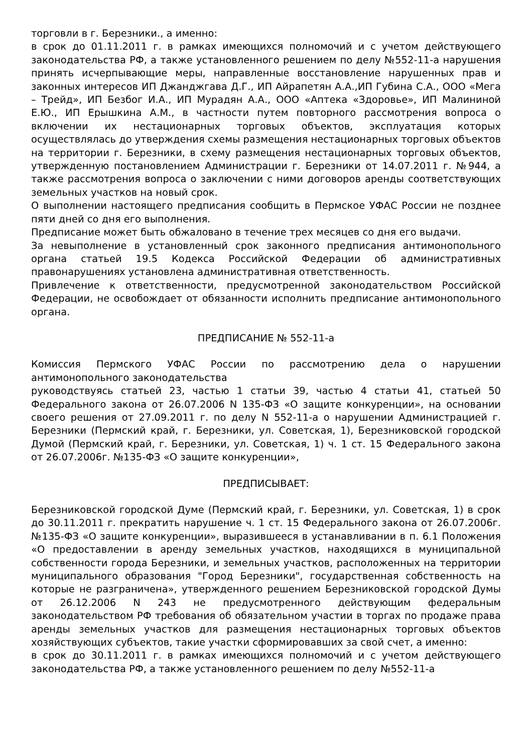торговли в г. Березники., а именно:
в срок до 01.11.2011 г. в рамках имеющихся полномочий и с учетом действующего законодательства РФ, а также установленного решением по делу №552-11-а нарушения принять исчерпывающие меры, направленные восстановление нарушенных прав и законных интересов ИП Джанджгава Д.Г., ИП Айрапетян А.А.,ИП Губина С.А., ООО «Мега – Трейд», ИП Безбог И.А., ИП Мурадян А.А., ООО «Аптека «Здоровье», ИП Малининой Е.Ю., ИП Ерышкина А.М., в частности путем повторного рассмотрения вопроса о включении их нестационарных торговых объектов, эксплуатация которых осуществлялась до утверждения схемы размещения нестационарных торговых объектов на территории г. Березники, в схему размещения нестационарных торговых объектов, утвержденную постановлением Администрации г. Березники от 14.07.2011 г. №944, а также рассмотрения вопроса о заключении с ними договоров аренды соответствующих земельных участков на новый срок.
О выполнении настоящего предписания сообщить в Пермское УФАС России не позднее пяти дней со дня его выполнения.
Предписание может быть обжаловано в течение трех месяцев со дня его выдачи.
За невыполнение в установленный срок законного предписания антимонопольного органа статьей 19.5 Кодекса Российской Федерации об административных правонарушениях установлена административная ответственность.
Привлечение к ответственности, предусмотренной законодательством Российской Федерации, не освобождает от обязанности исполнить предписание антимонопольного органа.
ПРЕДПИСАНИЕ № 552-11-а
Комиссия Пермского УФАС России по рассмотрению дела о нарушении антимонопольного законодательства
руководствуясь статьей 23, частью 1 статьи 39, частью 4 статьи 41, статьей 50 Федерального закона от 26.07.2006 N 135-ФЗ «О защите конкуренции», на основании своего решения от 27.09.2011 г. по делу N 552-11-а о нарушении Администрацией г. Березники (Пермский край, г. Березники, ул. Советская, 1), Березниковской городской Думой (Пермский край, г. Березники, ул. Советская, 1) ч. 1 ст. 15 Федерального закона от 26.07.2006г. №135-ФЗ «О защите конкуренции»,
ПРЕДПИСЫВАЕТ:
Березниковской городской Думе (Пермский край, г. Березники, ул. Советская, 1) в срок до 30.11.2011 г. прекратить нарушение ч. 1 ст. 15 Федерального закона от 26.07.2006г. №135-ФЗ «О защите конкуренции», выразившееся в устанавливании в п. 6.1 Положения «О предоставлении в аренду земельных участков, находящихся в муниципальной собственности города Березники, и земельных участков, расположенных на территории муниципального образования "Город Березники", государственная собственность на которые не разграничена», утвержденного решением Березниковской городской Думы от 26.12.2006 N 243 не предусмотренного действующим федеральным законодательством РФ требования об обязательном участии в торгах по продаже права аренды земельных участков для размещения нестационарных торговых объектов хозяйствующих субъектов, такие участки сформировавших за свой счет, а именно:
в срок до 30.11.2011 г. в рамках имеющихся полномочий и с учетом действующего законодательства РФ, а также установленного решением по делу №552-11-а